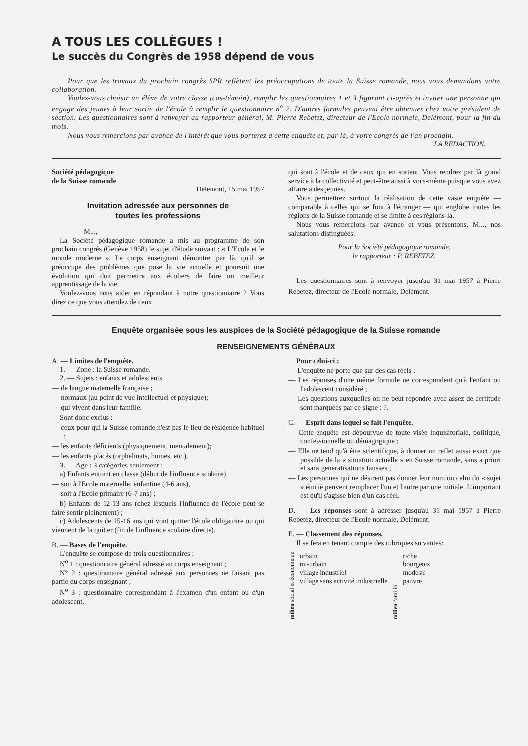A TOUS LES COLLÈGUES !
Le succès du Congrès de 1958 dépend de vous
Pour que les travaux du prochain congrès SPR reflètent les préoccupations de toute la Suisse romande, nous vous demandons votre collaboration.
Voulez-vous choisir un élève de votre classe (cas-témoin), remplir les questionnaires 1 et 3 figurant ci-après et inviter une personne qui engage des jeunes à leur sortie de l'école à remplir le questionnaire n<sup>o</sup> 2. D'autres formules peuvent être obtenues chez votre président de section. Les questionnaires sont à renvoyer au rapporteur général, M. Pierre Rebetez, directeur de l'Ecole normale, Delémont, pour la fin du mois.
Nous vous remercions par avance de l'intérêt que vous porterez à cette enquête et, par là, à votre congrès de l'an prochain.
LA REDACTION.
Société pédagogique
de la Suisse romande
Delémont, 15 mai 1957
Invitation adressée aux personnes de
toutes les professions
M...,
La Société pédagogique romande a mis au programme de son prochain congrès (Genève 1958) le sujet d'étude suivant : « L'Ecole et le monde moderne ». Le corps enseignant démontre, par là, qu'il se préoccupe des problèmes que pose la vie actuelle et poursuit une évolution qui doit permettre aux écoliers de faire un meilleur apprentissage de la vie.
Voulez-vous nous aider en répondant à notre questionnaire ? Vous direz ce que vous attendez de ceux
qui sont à l'école et de ceux qui en sortent. Vous rendrez par là grand service à la collectivité et peut-être aussi à vous-même puisque vous avez affaire à des jeunes.
Vous permettrez surtout la réalisation de cette vaste enquête — comparable à celles qui se font à l'étranger — qui englobe toutes les régions de la Suisse romande et se limite à ces régions-là.
Nous vous remercions par avance et vous présentons, M..., nos salutations distinguées.
Pour la Société pédagogique romande,
le rapporteur : P. REBETEZ.
Les questionnaires sont à renvoyer jusqu'au 31 mai 1957 à Pierre Rebetez, directeur de l'Ecole normale, Delémont.
Enquête organisée sous les auspices de la Société pédagogique de la Suisse romande
RENSEIGNEMENTS GÉNÉRAUX
A. — Limites de l'enquête.
1. — Zone : la Suisse romande.
2. — Sujets : enfants et adolescents
— de langue maternelle française ;
— normaux (au point de vue intellectuel et physique);
— qui vivent dans leur famille.
Sont donc exclus :
— ceux pour qui la Suisse romande n'est pas le lieu de résidence habituel ;
— les enfants déficients (physiquement, mentalement);
— les enfants placés (orphelinats, homes, etc.).
3. — Age : 3 catégories seulement :
a) Enfants entrant en classe (début de l'influence scolaire)
— soit à l'Ecole maternelle, enfantine (4-6 ans),
— soit à l'Ecole primaire (6-7 ans) ;
b) Enfants de 12-13 ans (chez lesquels l'influence de l'école peut se faire sentir pleinement) ;
c) Adolescents de 15-16 ans qui vont quitter l'école obligatoire ou qui viennent de la quitter (fin de l'influence scolaire directe).
B. — Bases de l'enquête.
L'enquête se compose de trois questionnaires :
N<sup>o</sup> 1 : questionnaire général adressé au corps enseignant ;
N° 2 : questionnaire général adressé aux personnes ne faisant pas partie du corps enseignant ;
N<sup>o</sup> 3 : questionnaire correspondant à l'examen d'un enfant ou d'un adolescent.
Pour celui-ci :
— L'enquête ne porte que sur des cas réels ;
— Les réponses d'une même formule ne correspondent qu'à l'enfant ou l'adolescent considéré ;
— Les questions auxquelles on ne peut répondre avec assez de certitude sont marquées par ce signe : ?.
C. — Esprit dans lequel se fait l'enquête.
— Cette enquête est dépourvue de toute visée inquisitoriale, politique, confessionnelle ou démagogique ;
— Elle ne tend qu'à être scientifique, à donner un reflet aussi exact que possible de la « situation actuelle » en Suisse romande, sans a priori et sans généralisations fausses ;
— Les personnes qui ne désirent pas donner leur nom ou celui du « sujet » étudié peuvent remplacer l'un et l'autre par une initiale. L'important est qu'il s'agisse bien d'un cas réel.
D. — Les réponses sont à adresser jusqu'au 31 mai 1957 à Pierre Rebetez, directeur de l'Ecole normale, Delémont.
E. — Classement des réponses.
Il se fera en tenant compte des rubriques suivantes:
milieu social et économique
urbain
mi-urbain
village industriel
village sans activité industrielle
milieu familial
riche
bourgeois
modeste
pauvre